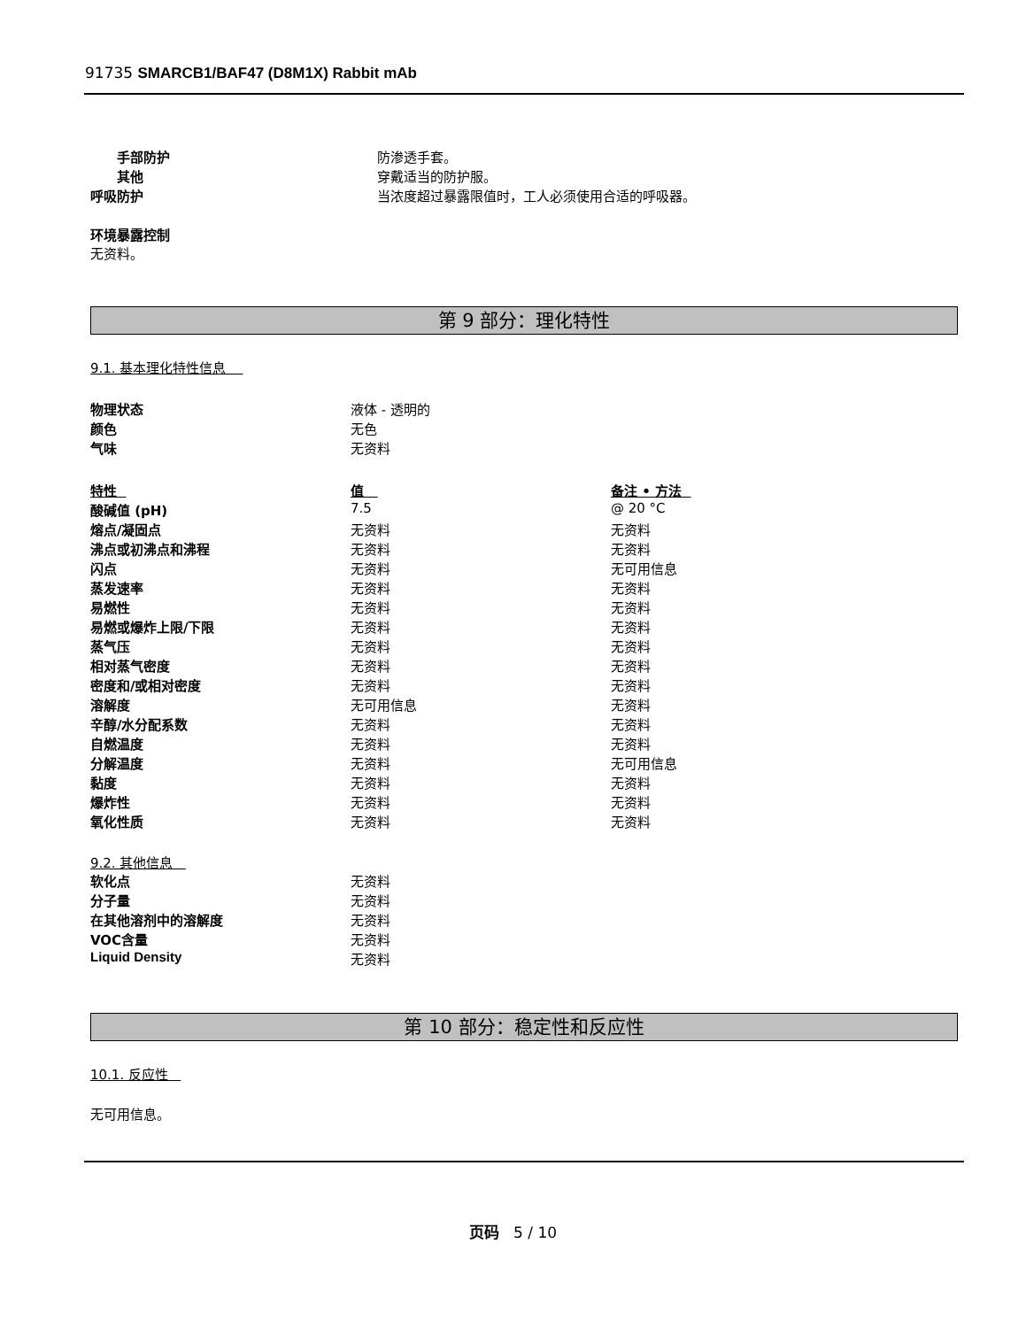91735 SMARCB1/BAF47 (D8M1X) Rabbit mAb
| 手部防护 | 防渗透手套。 |
| 其他 | 穿戴适当的防护服。 |
| 呼吸防护 | 当浓度超过暴露限值时，工人必须使用合适的呼吸器。 |
环境暴露控制
无资料。
第 9 部分：理化特性
9.1. 基本理化特性信息
| 物理状态 | 液体 - 透明的 |
| 颜色 | 无色 |
| 气味 | 无资料 |
| 特性 | 值 | 备注 • 方法 |
| 酸碱值 (pH) | 7.5 | @ 20 °C |
| 熔点/凝固点 | 无资料 | 无资料 |
| 沸点或初沸点和沸程 | 无资料 | 无资料 |
| 闪点 | 无资料 | 无可用信息 |
| 蒸发速率 | 无资料 | 无资料 |
| 易燃性 | 无资料 | 无资料 |
| 易燃或爆炸上限/下限 | 无资料 | 无资料 |
| 蒸气压 | 无资料 | 无资料 |
| 相对蒸气密度 | 无资料 | 无资料 |
| 密度和/或相对密度 | 无资料 | 无资料 |
| 溶解度 | 无可用信息 | 无资料 |
| 辛醇/水分配系数 | 无资料 | 无资料 |
| 自燃温度 | 无资料 | 无资料 |
| 分解温度 | 无资料 | 无可用信息 |
| 黏度 | 无资料 | 无资料 |
| 爆炸性 | 无资料 | 无资料 |
| 氧化性质 | 无资料 | 无资料 |
9.2. 其他信息
| 软化点 | 无资料 |
| 分子量 | 无资料 |
| 在其他溶剂中的溶解度 | 无资料 |
| VOC含量 | 无资料 |
| Liquid Density | 无资料 |
第 10 部分：稳定性和反应性
10.1. 反应性
无可用信息。
页码 5 / 10